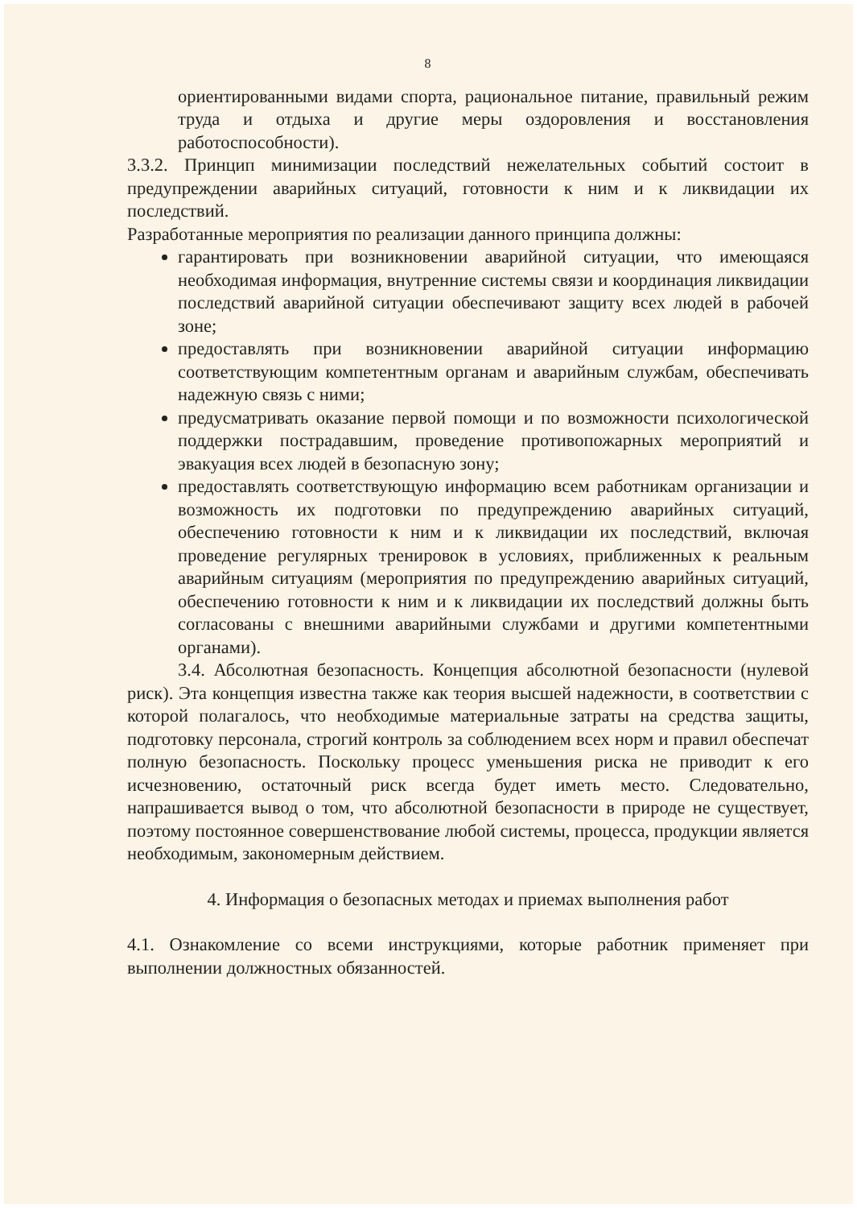8
ориентированными видами спорта, рациональное питание, правильный режим труда и отдыха и другие меры оздоровления и восстановления работоспособности).
3.3.2. Принцип минимизации последствий нежелательных событий состоит в предупреждении аварийных ситуаций, готовности к ним и к ликвидации их последствий.
Разработанные мероприятия по реализации данного принципа должны:
гарантировать при возникновении аварийной ситуации, что имеющаяся необходимая информация, внутренние системы связи и координация ликвидации последствий аварийной ситуации обеспечивают защиту всех людей в рабочей зоне;
предоставлять при возникновении аварийной ситуации информацию соответствующим компетентным органам и аварийным службам, обеспечивать надежную связь с ними;
предусматривать оказание первой помощи и по возможности психологической поддержки пострадавшим, проведение противопожарных мероприятий и эвакуация всех людей в безопасную зону;
предоставлять соответствующую информацию всем работникам организации и возможность их подготовки по предупреждению аварийных ситуаций, обеспечению готовности к ним и к ликвидации их последствий, включая проведение регулярных тренировок в условиях, приближенных к реальным аварийным ситуациям (мероприятия по предупреждению аварийных ситуаций, обеспечению готовности к ним и к ликвидации их последствий должны быть согласованы с внешними аварийными службами и другими компетентными органами).
3.4. Абсолютная безопасность. Концепция абсолютной безопасности (нулевой риск). Эта концепция известна также как теория высшей надежности, в соответствии с которой полагалось, что необходимые материальные затраты на средства защиты, подготовку персонала, строгий контроль за соблюдением всех норм и правил обеспечат полную безопасность. Поскольку процесс уменьшения риска не приводит к его исчезновению, остаточный риск всегда будет иметь место. Следовательно, напрашивается вывод о том, что абсолютной безопасности в природе не существует, поэтому постоянное совершенствование любой системы, процесса, продукции является необходимым, закономерным действием.
4. Информация о безопасных методах и приемах выполнения работ
4.1. Ознакомление со всеми инструкциями, которые работник применяет при выполнении должностных обязанностей.